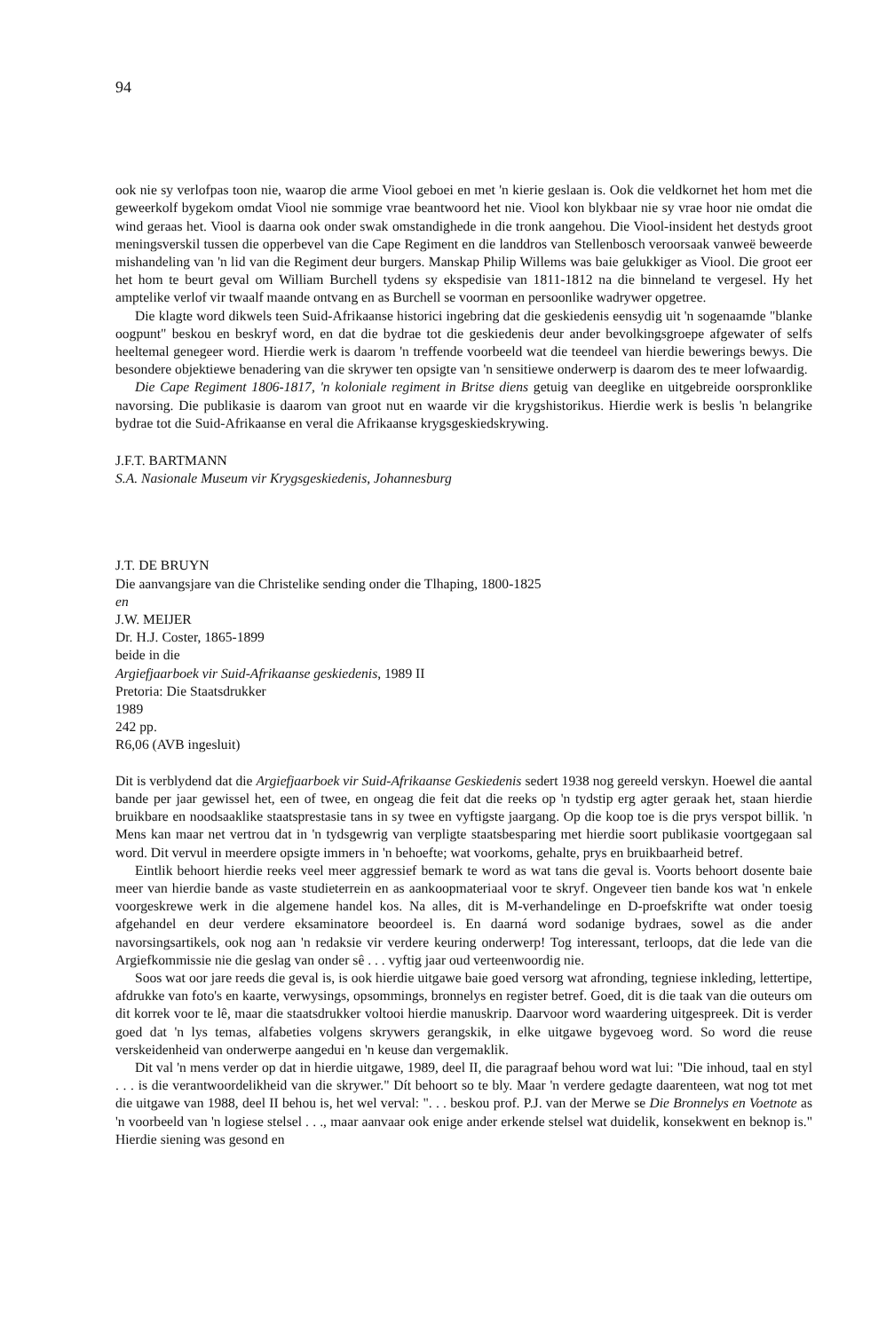94
ook nie sy verlofpas toon nie, waarop die arme Viool geboei en met 'n kierie geslaan is. Ook die veldkornet het hom met die geweerkolf bygekom omdat Viool nie sommige vrae beantwoord het nie. Viool kon blykbaar nie sy vrae hoor nie omdat die wind geraas het. Viool is daarna ook onder swak omstandighede in die tronk aangehou. Die Viool-insident het destyds groot meningsverskil tussen die opperbevel van die Cape Regiment en die landdros van Stellenbosch veroorsaak vanweë beweerde mishandeling van 'n lid van die Regiment deur burgers. Manskap Philip Willems was baie gelukkiger as Viool. Die groot eer het hom te beurt geval om William Burchell tydens sy ekspedisie van 1811-1812 na die binneland te vergesel. Hy het amptelike verlof vir twaalf maande ontvang en as Burchell se voorman en persoonlike wadrywer opgetree.
Die klagte word dikwels teen Suid-Afrikaanse historici ingebring dat die geskiedenis eensydig uit 'n sogenaamde "blanke oogpunt" beskou en beskryf word, en dat die bydrae tot die geskiedenis deur ander bevolkingsgroepe afgewater of selfs heeltemal genegeer word. Hierdie werk is daarom 'n treffende voorbeeld wat die teendeel van hierdie bewerings bewys. Die besondere objektiewe benadering van die skrywer ten opsigte van 'n sensitiewe onderwerp is daarom des te meer lofwaardig.
Die Cape Regiment 1806-1817, 'n koloniale regiment in Britse diens getuig van deeglike en uitgebreide oorspronklike navorsing. Die publikasie is daarom van groot nut en waarde vir die krygshistorikus. Hierdie werk is beslis 'n belangrike bydrae tot die Suid-Afrikaanse en veral die Afrikaanse krygsgeskiedskrywing.
J.F.T. BARTMANN
S.A. Nasionale Museum vir Krygsgeskiedenis, Johannesburg
J.T. DE BRUYN
Die aanvangsjare van die Christelike sending onder die Tlhaping, 1800-1825
en
J.W. MEIJER
Dr. H.J. Coster, 1865-1899
beide in die
Argiefjaarboek vir Suid-Afrikaanse geskiedenis, 1989 II
Pretoria: Die Staatsdrukker
1989
242 pp.
R6,06 (AVB ingesluit)
Dit is verblydend dat die Argiefjaarboek vir Suid-Afrikaanse Geskiedenis sedert 1938 nog gereeld verskyn. Hoewel die aantal bande per jaar gewissel het, een of twee, en ongeag die feit dat die reeks op 'n tydstip erg agter geraak het, staan hierdie bruikbare en noodsaaklike staatsprestasie tans in sy twee en vyftigste jaargang. Op die koop toe is die prys verspot billik. 'n Mens kan maar net vertrou dat in 'n tydsgewrig van verpligte staatsbesparing met hierdie soort publikasie voortgegaan sal word. Dit vervul in meerdere opsigte immers in 'n behoefte; wat voorkoms, gehalte, prys en bruikbaarheid betref.
Eintlik behoort hierdie reeks veel meer aggressief bemark te word as wat tans die geval is. Voorts behoort dosente baie meer van hierdie bande as vaste studieterrein en as aankoopmateriaal voor te skryf. Ongeveer tien bande kos wat 'n enkele voorgeskrewe werk in die algemene handel kos. Na alles, dit is M-verhandelinge en D-proefskrifte wat onder toesig afgehandel en deur verdere eksaminatore beoordeel is. En daarná word sodanige bydraes, sowel as die ander navorsingsartikels, ook nog aan 'n redaksie vir verdere keuring onderwerp! Tog interessant, terloops, dat die lede van die Argiefkommissie nie die geslag van onder sê . . . vyftig jaar oud verteenwoordig nie.
Soos wat oor jare reeds die geval is, is ook hierdie uitgawe baie goed versorg wat afronding, tegniese inkleding, lettertipe, afdrukke van foto's en kaarte, verwysings, opsommings, bronnelys en register betref. Goed, dit is die taak van die outeurs om dit korrek voor te lê, maar die staatsdrukker voltooi hierdie manuskrip. Daarvoor word waardering uitgespreek. Dit is verder goed dat 'n lys temas, alfabeties volgens skrywers gerangskik, in elke uitgawe bygevoeg word. So word die reuse verskeidenheid van onderwerpe aangedui en 'n keuse dan vergemaklik.
Dit val 'n mens verder op dat in hierdie uitgawe, 1989, deel II, die paragraaf behou word wat lui: "Die inhoud, taal en styl . . . is die verantwoordelikheid van die skrywer." Dít behoort so te bly. Maar 'n verdere gedagte daarenteen, wat nog tot met die uitgawe van 1988, deel II behou is, het wel verval: ". . . beskou prof. P.J. van der Merwe se Die Bronnelys en Voetnote as 'n voorbeeld van 'n logiese stelsel . . ., maar aanvaar ook enige ander erkende stelsel wat duidelik, konsekwent en beknop is." Hierdie siening was gesond en